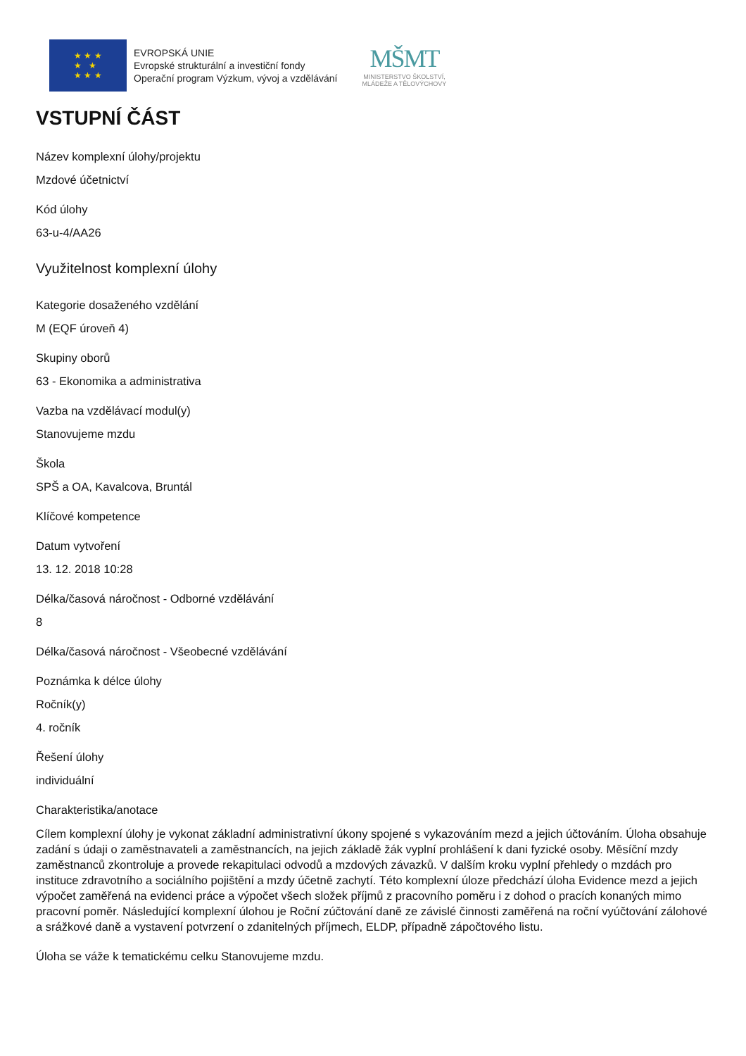★ ★ ★
★ ★
★ ★ ★
EVROPSKÁ UNIE
Evropské strukturální a investiční fondy
Operační program Výzkum, vývoj a vzdělávání
MŠMT
MINISTERSTVO ŠKOLSTVÍ,
MLÁDEŽE A TĚLOVÝCHOVY
VSTUPNÍ ČÁST
Název komplexní úlohy/projektu
Mzdové účetnictví
Kód úlohy
63-u-4/AA26
Využitelnost komplexní úlohy
Kategorie dosaženého vzdělání
M (EQF úroveň 4)
Skupiny oborů
63 - Ekonomika a administrativa
Vazba na vzdělávací modul(y)
Stanovujeme mzdu
Škola
SPŠ a OA, Kavalcova, Bruntál
Klíčové kompetence
Datum vytvoření
13. 12. 2018 10:28
Délka/časová náročnost - Odborné vzdělávání
8
Délka/časová náročnost - Všeobecné vzdělávání
Poznámka k délce úlohy
Ročník(y)
4. ročník
Řešení úlohy
individuální
Charakteristika/anotace
Cílem komplexní úlohy je vykonat základní administrativní úkony spojené s vykazováním mezd a jejich účtováním. Úloha obsahuje zadání s údaji o zaměstnavateli a zaměstnancích, na jejich základě žák vyplní prohlášení k dani fyzické osoby. Měsíční mzdy zaměstnanců zkontroluje a provede rekapitulaci odvodů a mzdových závazků. V dalším kroku vyplní přehledy o mzdách pro instituce zdravotního a sociálního pojištění a mzdy účetně zachytí. Této komplexní úloze předchází úloha Evidence mezd a jejich výpočet zaměřená na evidenci práce a výpočet všech složek příjmů z pracovního poměru i z dohod o pracích konaných mimo pracovní poměr. Následující komplexní úlohou je Roční zúčtování daně ze závislé činnosti zaměřená na roční vyúčtování zálohové a srážkové daně a vystavení potvrzení o zdanitelných příjmech, ELDP, případně zápočtového listu.
Úloha se váže k tematickému celku Stanovujeme mzdu.